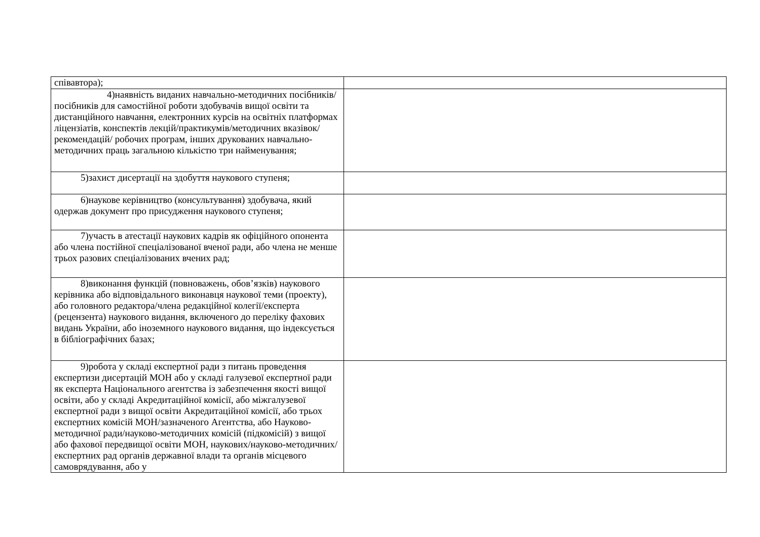| співавтора); | |
| 4)наявність виданих навчально-методичних посібників/посібників для самостійної роботи здобувачів вищої освіти та дистанційного навчання, електронних курсів на освітніх платформах ліцензіатів, конспектів лекцій/практикумів/методичних вказівок/рекомендацій/ робочих програм, інших друкованих навчально-методичних праць загальною кількістю три найменування; | |
| 5)захист дисертації на здобуття наукового ступеня; | |
| 6)наукове керівництво (консультування) здобувача, який одержав документ про присудження наукового ступеня; | |
| 7)участь в атестації наукових кадрів як офіційного опонента або члена постійної спеціалізованої вченої ради, або члена не менше трьох разових спеціалізованих вчених рад; | |
| 8)виконання функцій (повноважень, обов’язків) наукового керівника або відповідального виконавця наукової теми (проекту), або головного редактора/члена редакційної колегії/експерта (рецензента) наукового видання, включеного до переліку фахових видань України, або іноземного наукового видання, що індексується в бібліографічних базах; | |
| 9)робота у складі експертної ради з питань проведення експертизи дисертацій МОН або у складі галузевої експертної ради як експерта Національного агентства із забезпечення якості вищої освіти, або у складі Акредитаційної комісії, або міжгалузевої експертної ради з вищої освіти Акредитаційної комісії, або трьох експертних комісій МОН/зазначеного Агентства, або Науково-методичної ради/науково-методичних комісій (підкомісій) з вищої або фахової передвищої освіти МОН, наукових/науково-методичних/експертних рад органів державної влади та органів місцевого самоврядування, або у | |